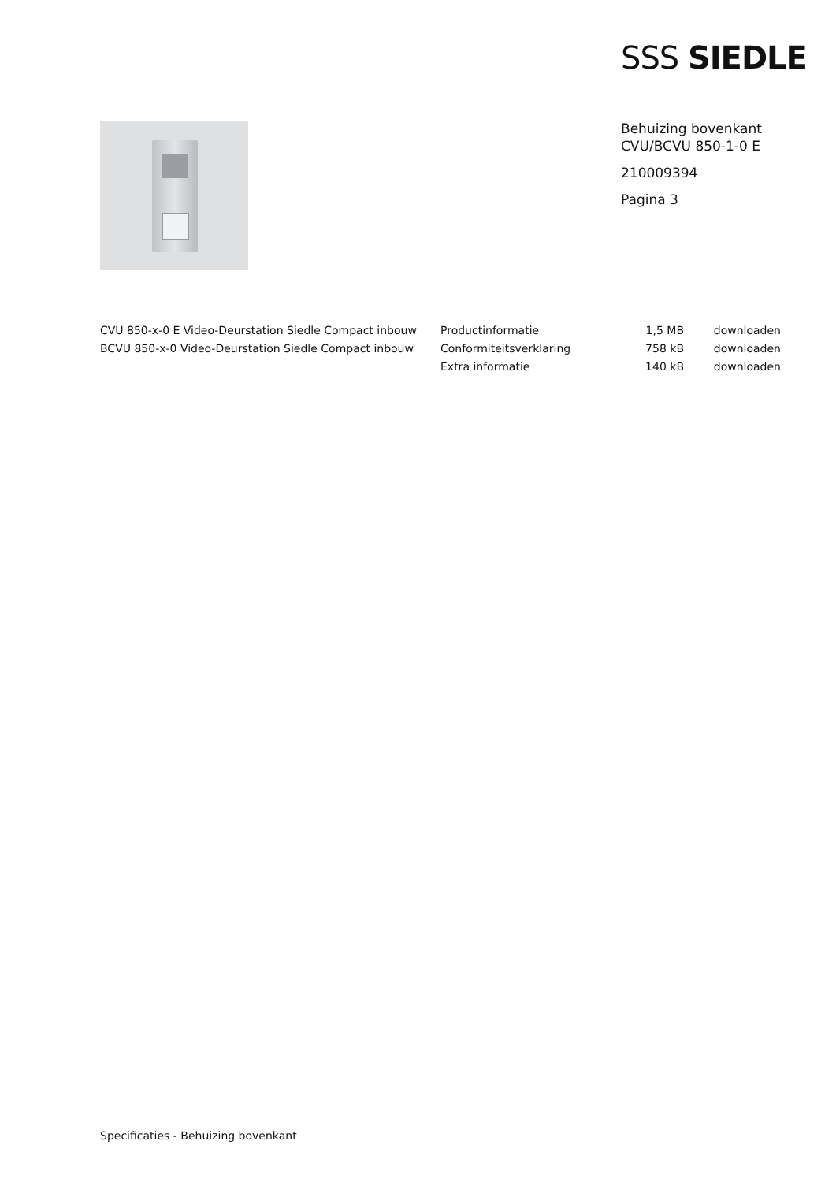SSS SIEDLE
Behuizing bovenkant
CVU/BCVU 850-1-0 E
210009394
Pagina 3
| CVU 850-x-0 E Video-Deurstation Siedle Compact inbouw | Productinformatie | 1,5 MB | downloaden |
| BCVU 850-x-0 Video-Deurstation Siedle Compact inbouw | Conformiteitsverklaring | 758 kB | downloaden |
| | Extra informatie | 140 kB | downloaden |
Specificaties - Behuizing bovenkant